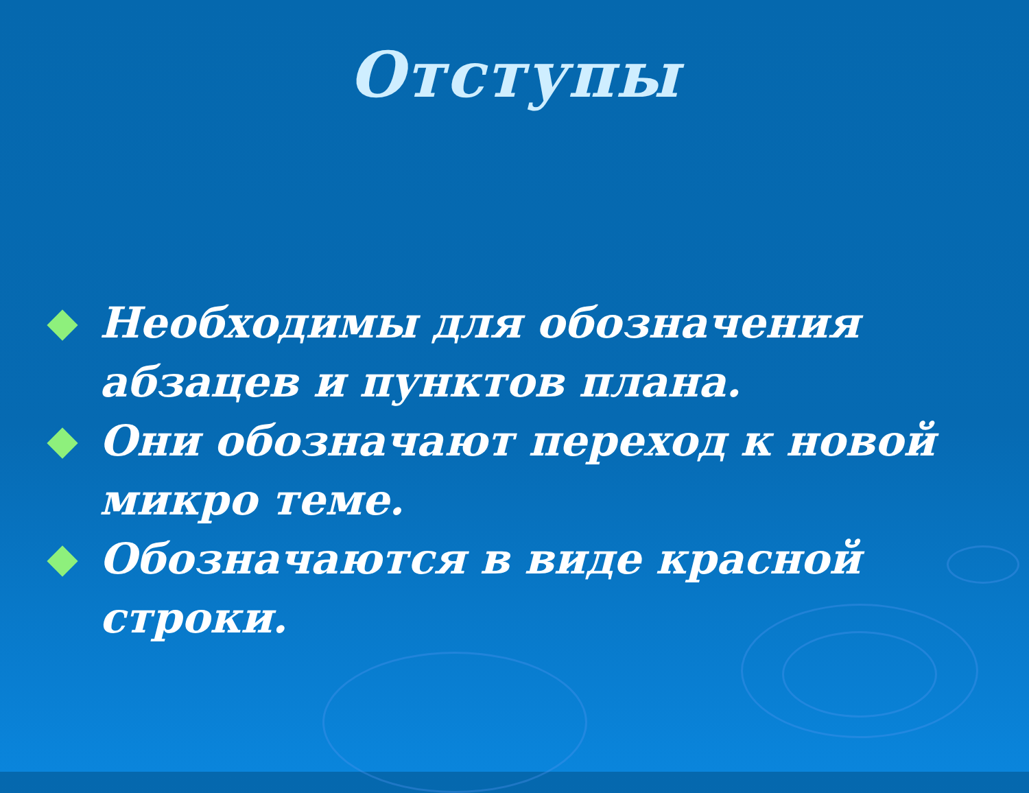Отступы
Необходимы для обозначения абзацев и пунктов плана.
Они обозначают переход к новой микро теме.
Обозначаются в виде красной строки.